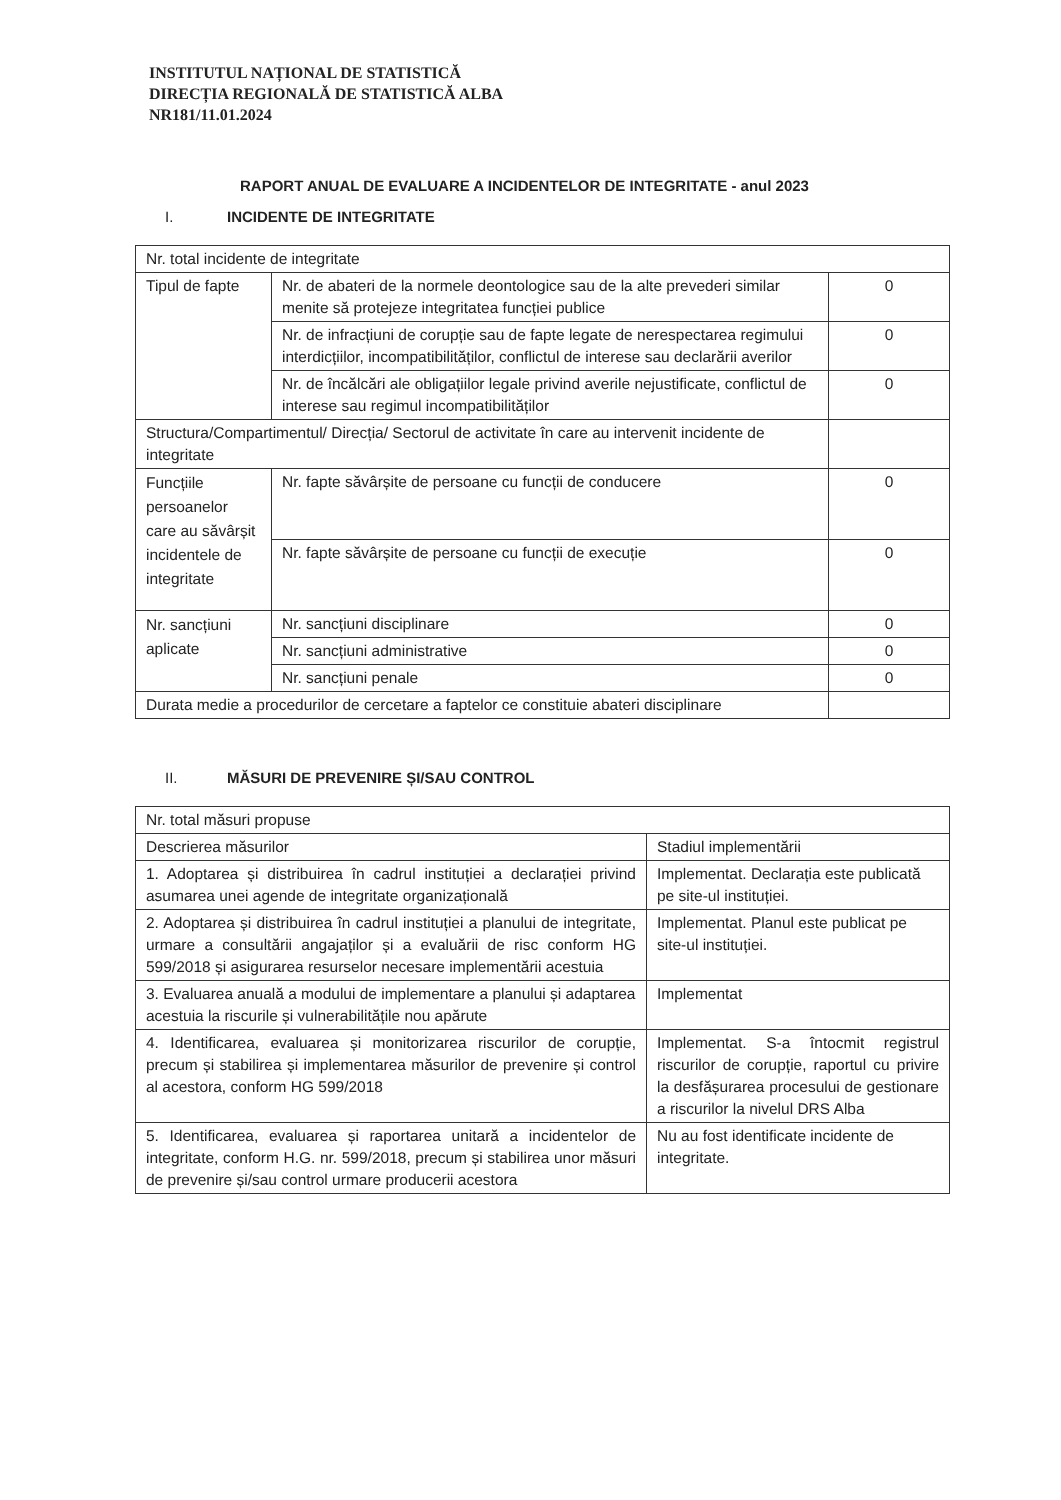INSTITUTUL NAȚIONAL DE STATISTICĂ
DIRECȚIA REGIONALĂ DE STATISTICĂ ALBA
NR181/11.01.2024
RAPORT ANUAL DE EVALUARE A INCIDENTELOR DE INTEGRITATE - anul 2023
I. INCIDENTE DE INTEGRITATE
| Nr. total incidente de integritate | | |
| Tipul de fapte | Nr. de abateri de la normele deontologice sau de la alte prevederi similar menite să protejeze integritatea funcției publice | 0 |
| | Nr. de infracțiuni de corupție sau de fapte legate de nerespectarea regimului interdicțiilor, incompatibilităților, conflictul de interese sau declarării averilor | 0 |
| | Nr. de încălcări ale obligațiilor legale privind averile nejustificate, conflictul de interese sau regimul incompatibilităților | 0 |
| Structura/Compartimentul/ Direcția/ Sectorul de activitate în care au intervenit incidente de integritate | | |
| Funcțiile persoanelor care au săvârșit incidentele de integritate | Nr. fapte săvârșite de persoane cu funcții de conducere | 0 |
| | Nr. fapte săvârșite de persoane cu funcții de execuție | 0 |
| Nr. sancțiuni aplicate | Nr. sancțiuni disciplinare | 0 |
| | Nr. sancțiuni administrative | 0 |
| | Nr. sancțiuni penale | 0 |
| Durata medie a procedurilor de cercetare a faptelor ce constituie abateri disciplinare | | |
II. MĂSURI DE PREVENIRE ȘI/SAU CONTROL
| Nr. total măsuri propuse | |
| Descrierea măsurilor | Stadiul implementării |
| 1. Adoptarea și distribuirea în cadrul instituției a declarației privind asumarea unei agende de integritate organizațională | Implementat. Declarația este publicată pe site-ul instituției. |
| 2. Adoptarea și distribuirea în cadrul instituției a planului de integritate, urmare a consultării angajaților și a evaluării de risc conform HG 599/2018 și asigurarea resurselor necesare implementării acestuia | Implementat. Planul este publicat pe site-ul instituției. |
| 3. Evaluarea anuală a modului de implementare a planului și adaptarea acestuia la riscurile și vulnerabilitățile nou apărute | Implementat |
| 4. Identificarea, evaluarea și monitorizarea riscurilor de corupție, precum și stabilirea și implementarea măsurilor de prevenire și control al acestora, conform HG 599/2018 | Implementat. S-a întocmit registrul riscurilor de corupție, raportul cu privire la desfășurarea procesului de gestionare a riscurilor la nivelul DRS Alba |
| 5. Identificarea, evaluarea și raportarea unitară a incidentelor de integritate, conform H.G. nr. 599/2018, precum și stabilirea unor măsuri de prevenire și/sau control urmare producerii acestora | Nu au fost identificate incidente de integritate. |